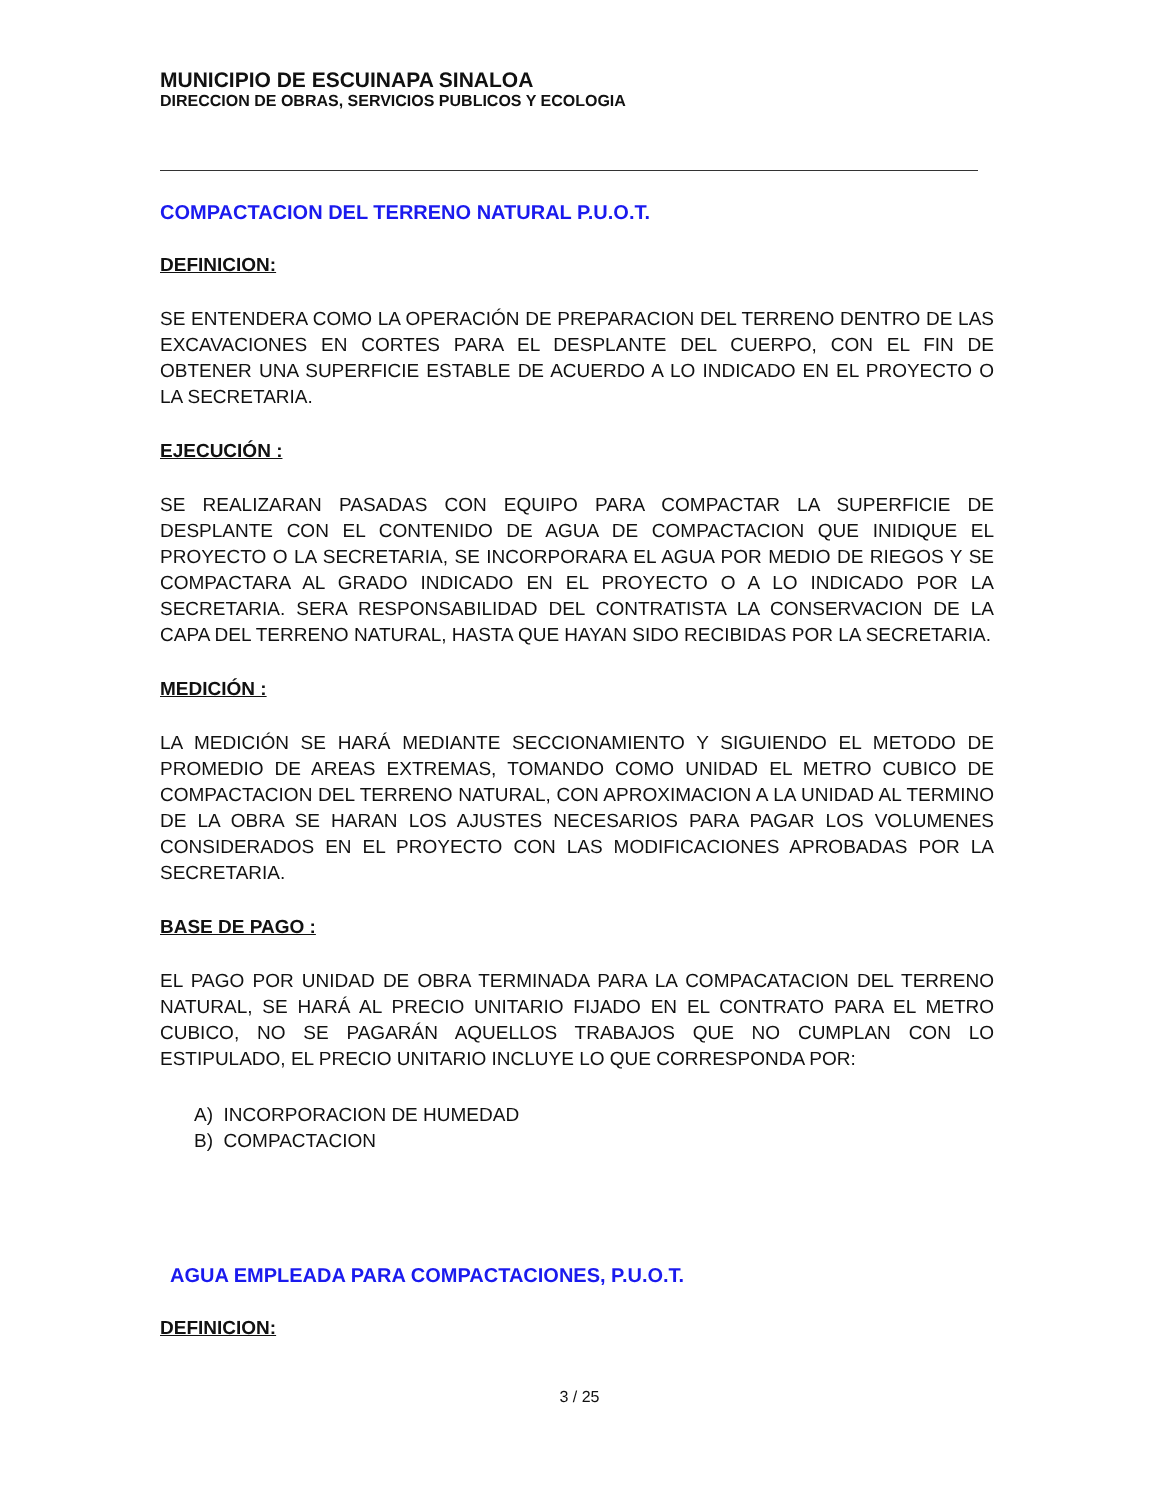MUNICIPIO DE ESCUINAPA SINALOA
DIRECCION DE OBRAS, SERVICIOS PUBLICOS Y ECOLOGIA
COMPACTACION DEL TERRENO NATURAL P.U.O.T.
DEFINICION:
SE ENTENDERA COMO LA OPERACIÓN DE PREPARACION DEL TERRENO DENTRO DE LAS EXCAVACIONES EN CORTES PARA EL DESPLANTE DEL CUERPO, CON EL FIN DE OBTENER UNA SUPERFICIE ESTABLE DE ACUERDO A LO INDICADO EN EL PROYECTO O LA SECRETARIA.
EJECUCIÓN :
SE REALIZARAN PASADAS CON EQUIPO PARA COMPACTAR LA SUPERFICIE DE DESPLANTE CON EL CONTENIDO DE AGUA DE COMPACTACION QUE INIDIQUE EL PROYECTO O LA SECRETARIA, SE INCORPORARA EL AGUA POR MEDIO DE RIEGOS Y SE COMPACTARA AL GRADO INDICADO EN EL PROYECTO O A LO INDICADO POR LA SECRETARIA. SERA RESPONSABILIDAD DEL CONTRATISTA LA CONSERVACION DE LA CAPA DEL TERRENO NATURAL, HASTA QUE HAYAN SIDO RECIBIDAS POR LA SECRETARIA.
MEDICIÓN :
LA MEDICIÓN SE HARÁ MEDIANTE SECCIONAMIENTO Y SIGUIENDO EL METODO DE PROMEDIO DE AREAS EXTREMAS, TOMANDO COMO UNIDAD EL METRO CUBICO DE COMPACTACION DEL TERRENO NATURAL, CON APROXIMACION A LA UNIDAD AL TERMINO DE LA OBRA SE HARAN LOS AJUSTES NECESARIOS PARA PAGAR LOS VOLUMENES CONSIDERADOS EN EL PROYECTO CON LAS MODIFICACIONES APROBADAS POR LA SECRETARIA.
BASE DE PAGO :
EL PAGO POR UNIDAD DE OBRA TERMINADA PARA LA COMPACATACION DEL TERRENO NATURAL, SE HARÁ AL PRECIO UNITARIO FIJADO EN EL CONTRATO PARA EL METRO CUBICO, NO SE PAGARÁN AQUELLOS TRABAJOS QUE NO CUMPLAN CON LO ESTIPULADO, EL PRECIO UNITARIO INCLUYE LO QUE CORRESPONDA POR:
A) INCORPORACION DE HUMEDAD
B) COMPACTACION
AGUA EMPLEADA PARA COMPACTACIONES, P.U.O.T.
DEFINICION:
3 / 25